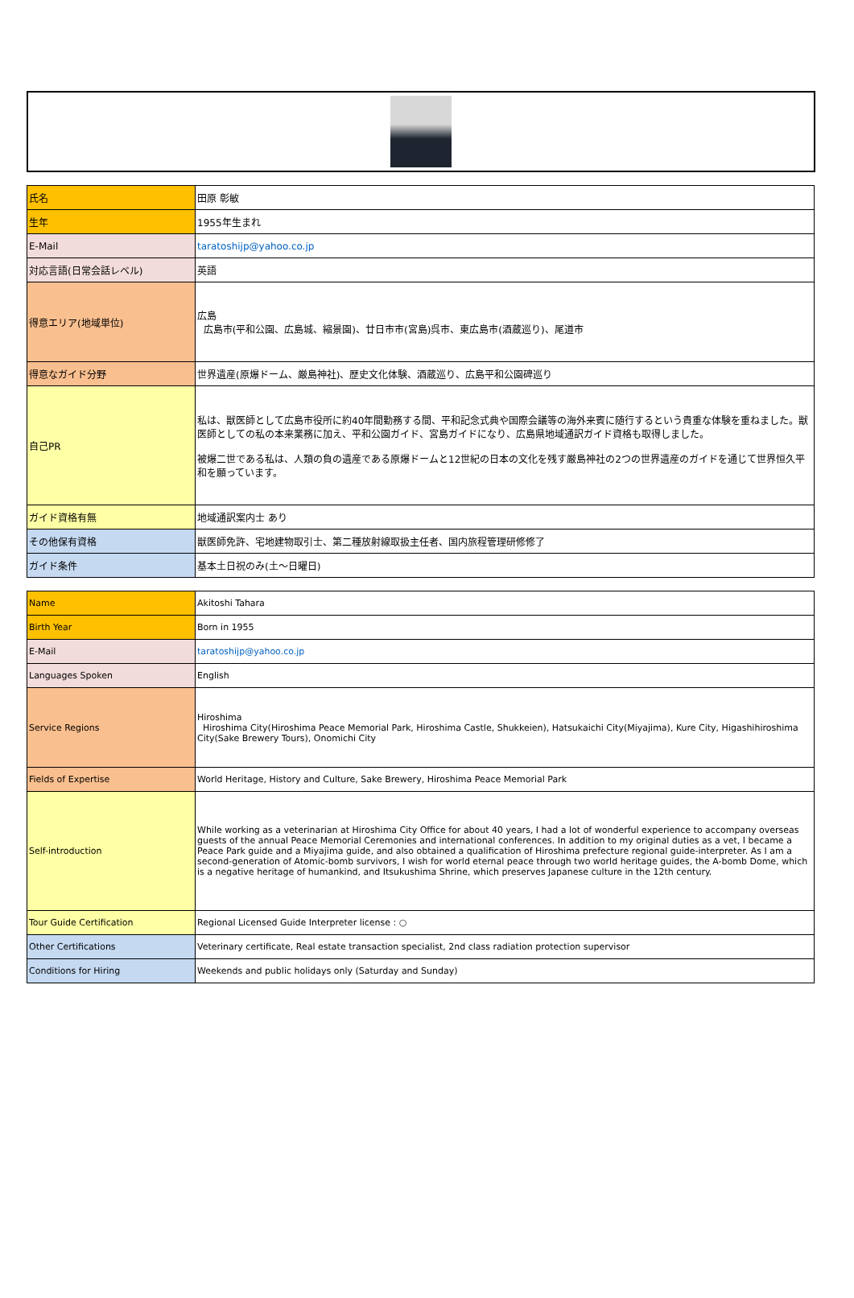| 氏名 | 田原 彰敏 |
| 生年 | 1955年生まれ |
| E-Mail | taratoshijp@yahoo.co.jp |
| 対応言語(日常会話レベル) | 英語 |
| 得意エリア(地域単位) | 広島 広島市(平和公園、広島城、縮景園)、廿日市市(宮島)呉市、東広島市(酒蔵巡り)、尾道市 |
| 得意なガイド分野 | 世界遺産(原爆ドーム、厳島神社)、歴史文化体験、酒蔵巡り、広島平和公園碑巡り |
| 自己PR | 私は、獣医師として広島市役所に約40年間勤務する間、平和記念式典や国際会議等の海外来賓に随行するという貴重な体験を重ねました。獣医師としての私の本来業務に加え、平和公園ガイド、宮島ガイドになり、広島県地域通訳ガイド資格も取得しました。 被爆二世である私は、人類の負の遺産である原爆ドームと12世紀の日本の文化を残す厳島神社の2つの世界遺産のガイドを通じて世界恒久平和を願っています。 |
| ガイド資格有無 | 地域通訳案内士 あり |
| その他保有資格 | 獣医師免許、宅地建物取引士、第二種放射線取扱主任者、国内旅程管理研修修了 |
| ガイド条件 | 基本土日祝のみ(土～日曜日) |
| Name | Akitoshi Tahara |
| Birth Year | Born in 1955 |
| E-Mail | taratoshijp@yahoo.co.jp |
| Languages Spoken | English |
| Service Regions | Hiroshima Hiroshima City(Hiroshima Peace Memorial Park, Hiroshima Castle, Shukkeien), Hatsukaichi City(Miyajima), Kure City, Higashihiroshima City(Sake Brewery Tours), Onomichi City |
| Fields of Expertise | World Heritage, History and Culture, Sake Brewery, Hiroshima Peace Memorial Park |
| Self-introduction | While working as a veterinarian at Hiroshima City Office for about 40 years, I had a lot of wonderful experience to accompany overseas guests of the annual Peace Memorial Ceremonies and international conferences. In addition to my original duties as a vet, I became a Peace Park guide and a Miyajima guide, and also obtained a qualification of Hiroshima prefecture regional guide-interpreter. As I am a second-generation of Atomic-bomb survivors, I wish for world eternal peace through two world heritage guides, the A-bomb Dome, which is a negative heritage of humankind, and Itsukushima Shrine, which preserves Japanese culture in the 12th century. |
| Tour Guide Certification | Regional Licensed Guide Interpreter license : ○ |
| Other Certifications | Veterinary certificate, Real estate transaction specialist, 2nd class radiation protection supervisor |
| Conditions for Hiring | Weekends and public holidays only (Saturday and Sunday) |